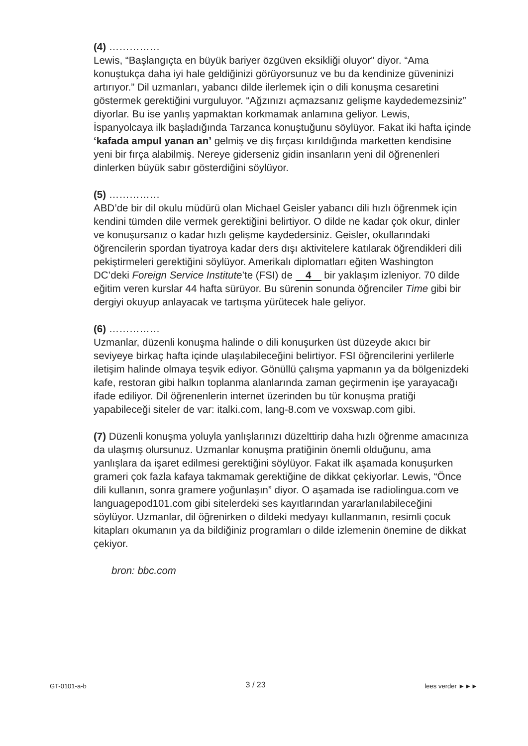(4) ……………
Lewis, “Başlangıçta en büyük bariyer özgüven eksikliği oluyor” diyor. “Ama konuştukça daha iyi hale geldiğinizi görüyorsunuz ve bu da kendinize güveninizi artırıyor.” Dil uzmanları, yabancı dilde ilerlemek için o dili konuşma cesaretini göstermek gerektiğini vurguluyor. “Ağzınızı açmazsanız gelişme kaydedemezsiniz” diyorlar. Bu ise yanlış yapmaktan korkmamak anlamına geliyor. Lewis, İspanyolcaya ilk başladığında Tarzanca konuştuğunu söylüyor. Fakat iki hafta içinde ‘kafada ampul yanan an’ gelmiş ve diş fırçası kırıldığında marketten kendisine yeni bir fırça alabilmiş. Nereye giderseniz gidin insanların yeni dil öğrenenleri dinlerken büyük sabır gösterdiğini söylüyor.
(5) ……………
ABD’de bir dil okulu müdürü olan Michael Geisler yabancı dili hızlı öğrenmek için kendini tümden dile vermek gerektiğini belirtiyor. O dilde ne kadar çok okur, dinler ve konuşursanız o kadar hızlı gelişme kaydedersiniz. Geisler, okullarındaki öğrencilerin spordan tiyatroya kadar ders dışı aktivitelere katılarak öğrendikleri dili pekiştirmeleri gerektiğini söylüyor. Amerikalı diplomatları eğiten Washington DC’deki Foreign Service Institute’te (FSI) de 4 bir yaklaşım izleniyor. 70 dilde eğitim veren kurslar 44 hafta sürüyor. Bu sürenin sonunda öğrenciler Time gibi bir dergiyi okuyup anlayacak ve tartışma yürütecek hale geliyor.
(6) ……………
Uzmanlar, düzenli konuşma halinde o dili konuşurken üst düzeyde akıcı bir seviyeye birkaç hafta içinde ulaşılabileceğini belirtiyor. FSI öğrencilerini yerlilerle iletişim halinde olmaya teşvik ediyor. Gönüllü çalışma yapmanın ya da bölgenizdeki kafe, restoran gibi halkın toplanma alanlarında zaman geçirmenin işe yarayacağı ifade ediliyor. Dil öğrenenlerin internet üzerinden bu tür konuşma pratiği yapabileceği siteler de var: italki.com, lang-8.com ve voxswap.com gibi.
(7) Düzenli konuşma yoluyla yanlışlarınızı düzelttirip daha hızlı öğrenme amacınıza da ulaşmış olursunuz. Uzmanlar konuşma pratiğinin önemli olduğunu, ama yanlışlara da işaret edilmesi gerektiğini söylüyor. Fakat ilk aşamada konuşurken grameri çok fazla kafaya takmamak gerektiğine de dikkat çekiyorlar. Lewis, “Önce dili kullanın, sonra gramere yoğunlaşın” diyor. O aşamada ise radiolingua.com ve languagepod101.com gibi sitelerdeki ses kayıtlarından yararlanılabileceğini söylüyor. Uzmanlar, dil öğrenirken o dildeki medyayı kullanmanın, resimli çocuk kitapları okumanın ya da bildiğiniz programları o dilde izlemenin önemine de dikkat çekiyor.
bron: bbc.com
GT-0101-a-b 3 / 23 lees verder ►►►